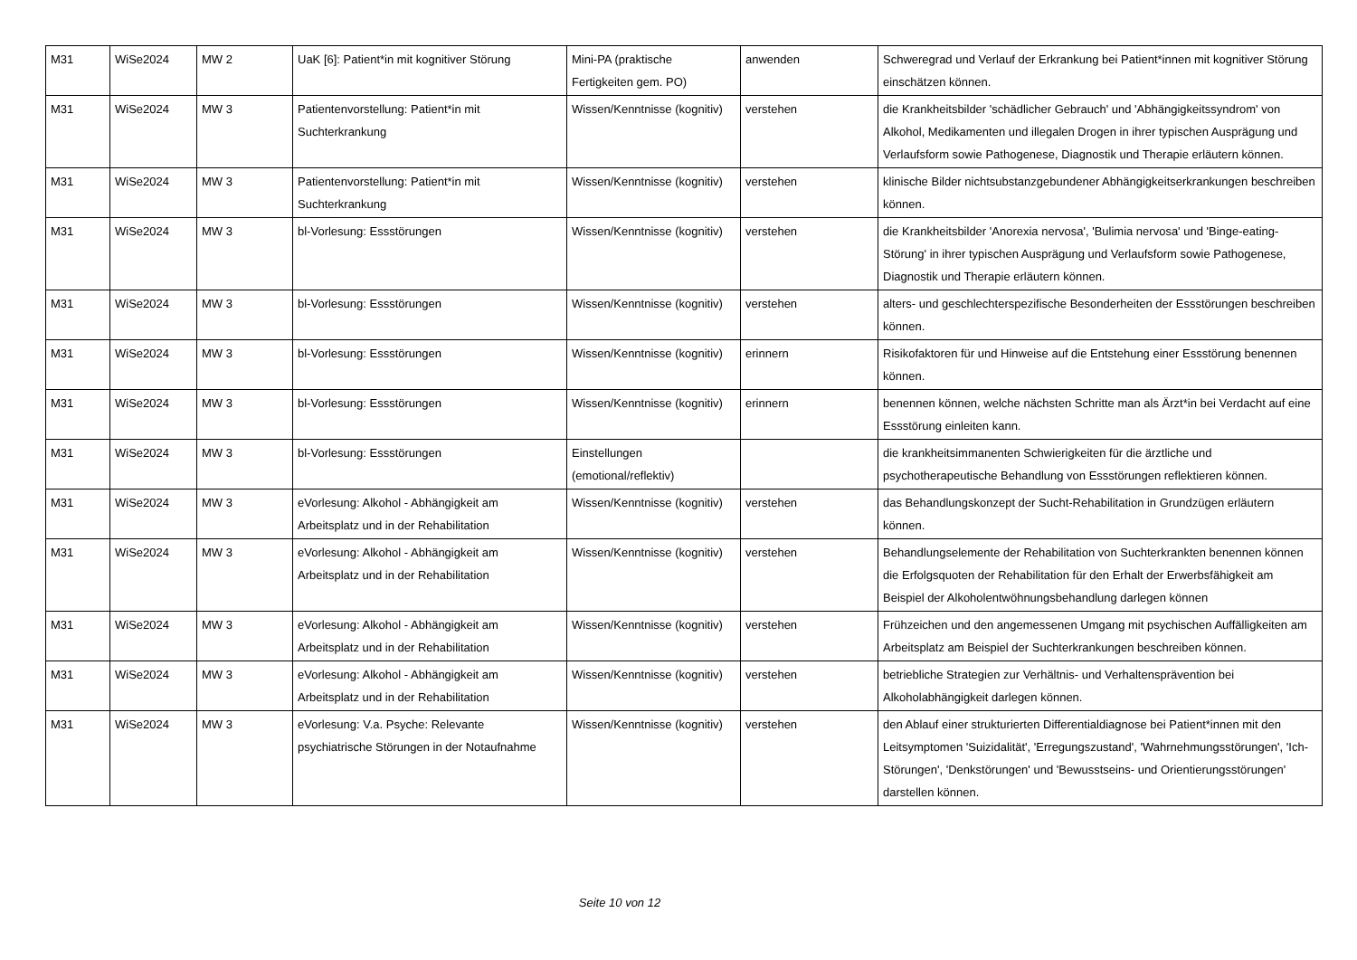| M31 | WiSe2024 | MW 2 | UaK [6]: Patient*in mit kognitiver Störung | Mini-PA (praktische Fertigkeiten gem. PO) | anwenden | Schweregrad und Verlauf der Erkrankung bei Patient*innen mit kognitiver Störung einschätzen können. |
| M31 | WiSe2024 | MW 3 | Patientenvorstellung: Patient*in mit Suchterkrankung | Wissen/Kenntnisse (kognitiv) | verstehen | die Krankheitsbilder 'schädlicher Gebrauch' und 'Abhängigkeitssyndrom' von Alkohol, Medikamenten und illegalen Drogen in ihrer typischen Ausprägung und Verlaufsform sowie Pathogenese, Diagnostik und Therapie erläutern können. |
| M31 | WiSe2024 | MW 3 | Patientenvorstellung: Patient*in mit Suchterkrankung | Wissen/Kenntnisse (kognitiv) | verstehen | klinische Bilder nichtsubstanzgebundener Abhängigkeitserkrankungen beschreiben können. |
| M31 | WiSe2024 | MW 3 | bl-Vorlesung: Essstörungen | Wissen/Kenntnisse (kognitiv) | verstehen | die Krankheitsbilder 'Anorexia nervosa', 'Bulimia nervosa' und 'Binge-eating-Störung' in ihrer typischen Ausprägung und Verlaufsform sowie Pathogenese, Diagnostik und Therapie erläutern können. |
| M31 | WiSe2024 | MW 3 | bl-Vorlesung: Essstörungen | Wissen/Kenntnisse (kognitiv) | verstehen | alters- und geschlechterspezifische Besonderheiten der Essstörungen beschreiben können. |
| M31 | WiSe2024 | MW 3 | bl-Vorlesung: Essstörungen | Wissen/Kenntnisse (kognitiv) | erinnern | Risikofaktoren für und Hinweise auf die Entstehung einer Essstörung benennen können. |
| M31 | WiSe2024 | MW 3 | bl-Vorlesung: Essstörungen | Wissen/Kenntnisse (kognitiv) | erinnern | benennen können, welche nächsten Schritte man als Ärzt*in bei Verdacht auf eine Essstörung einleiten kann. |
| M31 | WiSe2024 | MW 3 | bl-Vorlesung: Essstörungen | Einstellungen (emotional/reflektiv) | | die krankheitsimmanenten Schwierigkeiten für die ärztliche und psychotherapeutische Behandlung von Essstörungen reflektieren können. |
| M31 | WiSe2024 | MW 3 | eVorlesung: Alkohol - Abhängigkeit am Arbeitsplatz und in der Rehabilitation | Wissen/Kenntnisse (kognitiv) | verstehen | das Behandlungskonzept der Sucht-Rehabilitation in Grundzügen erläutern können. |
| M31 | WiSe2024 | MW 3 | eVorlesung: Alkohol - Abhängigkeit am Arbeitsplatz und in der Rehabilitation | Wissen/Kenntnisse (kognitiv) | verstehen | Behandlungselemente der Rehabilitation von Suchterkrankten benennen können die Erfolgsquoten der Rehabilitation für den Erhalt der Erwerbsfähigkeit am Beispiel der Alkoholentwöhnungsbehandlung darlegen können |
| M31 | WiSe2024 | MW 3 | eVorlesung: Alkohol - Abhängigkeit am Arbeitsplatz und in der Rehabilitation | Wissen/Kenntnisse (kognitiv) | verstehen | Frühzeichen und den angemessenen Umgang mit psychischen Auffälligkeiten am Arbeitsplatz am Beispiel der Suchterkrankungen beschreiben können. |
| M31 | WiSe2024 | MW 3 | eVorlesung: Alkohol - Abhängigkeit am Arbeitsplatz und in der Rehabilitation | Wissen/Kenntnisse (kognitiv) | verstehen | betriebliche Strategien zur Verhältnis- und Verhaltensprävention bei Alkoholabhängigkeit darlegen können. |
| M31 | WiSe2024 | MW 3 | eVorlesung: V.a. Psyche: Relevante psychiatrische Störungen in der Notaufnahme | Wissen/Kenntnisse (kognitiv) | verstehen | den Ablauf einer strukturierten Differentialdiagnose bei Patient*innen mit den Leitsymptomen 'Suizidalität', 'Erregungszustand', 'Wahrnehmungsstörungen', 'Ich-Störungen', 'Denkstörungen' und 'Bewusstseins- und Orientierungsstörungen' darstellen können. |
Seite 10 von 12